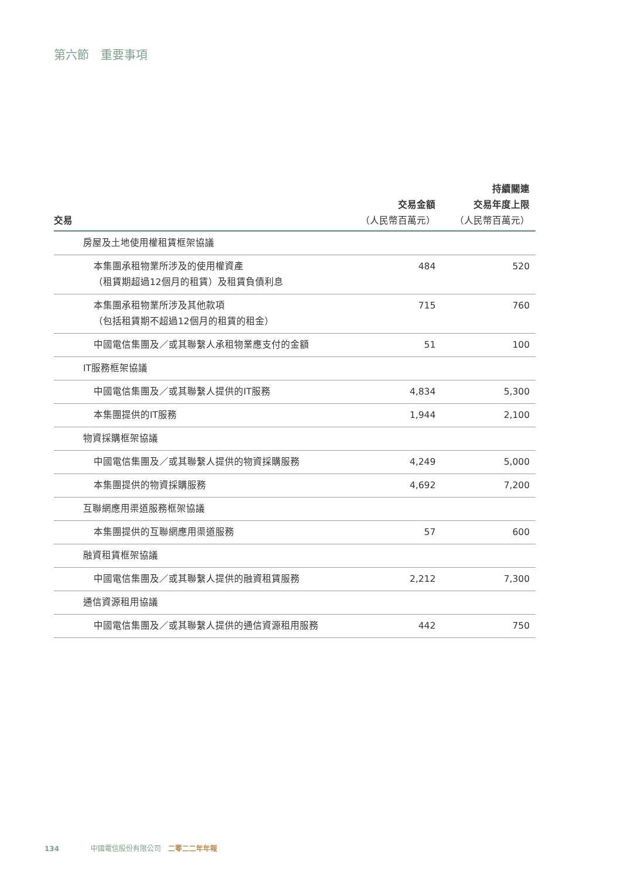第六節　重要事項
| 交易 | 交易金額 （人民幣百萬元） | 持續關連 交易年度上限 （人民幣百萬元） |
| --- | --- | --- |
| 房屋及土地使用權租賃框架協議 | | |
| 本集團承租物業所涉及的使用權資產 （租賃期超過12個月的租賃）及租賃負債利息 | 484 | 520 |
| 本集團承租物業所涉及其他款項 （包括租賃期不超過12個月的租賃的租金） | 715 | 760 |
| 中國電信集團及／或其聯繫人承租物業應支付的金額 | 51 | 100 |
| IT服務框架協議 | | |
| 中國電信集團及／或其聯繫人提供的IT服務 | 4,834 | 5,300 |
| 本集團提供的IT服務 | 1,944 | 2,100 |
| 物資採購框架協議 | | |
| 中國電信集團及／或其聯繫人提供的物資採購服務 | 4,249 | 5,000 |
| 本集團提供的物資採購服務 | 4,692 | 7,200 |
| 互聯網應用渠道服務框架協議 | | |
| 本集團提供的互聯網應用渠道服務 | 57 | 600 |
| 融資租賃框架協議 | | |
| 中國電信集團及／或其聯繫人提供的融資租賃服務 | 2,212 | 7,300 |
| 通信資源租用協議 | | |
| 中國電信集團及／或其聯繫人提供的通信資源租用服務 | 442 | 750 |
134 中國電信股份有限公司　二零二二年年報